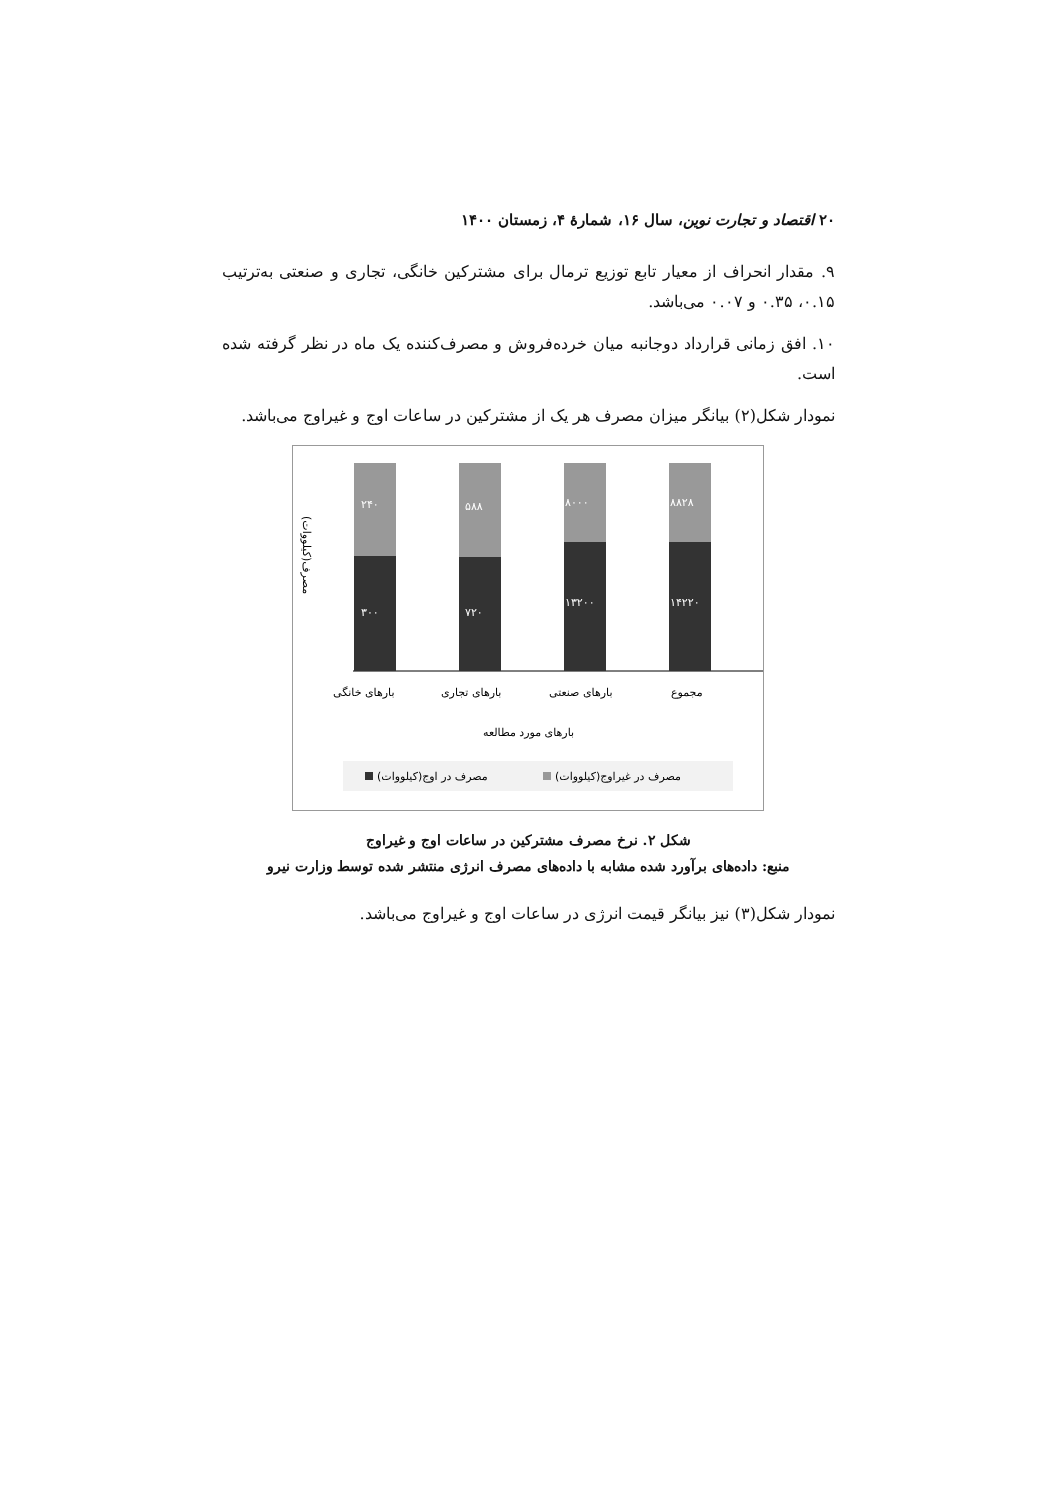۲۰ اقتصاد و تجارت نوین، سال ۱۶، شمارهٔ ۴، زمستان ۱۴۰۰
۹. مقدار انحراف از معیار تابع توزیع ترمال برای مشترکین خانگی، تجاری و صنعتی به‌ترتیب ۰.۱۵، ۰.۳۵ و ۰.۰۷ می‌باشد.
۱۰. افق زمانی قرارداد دوجانبه میان خرده‌فروش و مصرف‌کننده یک ماه در نظر گرفته شده است.
نمودار شکل(۲) بیانگر میزان مصرف هر یک از مشترکین در ساعات اوج و غیراوج می‌باشد.
۲۴۰
۳۰۰
۵۸۸
۷۲۰
۸۰۰۰
۱۳۲۰۰
۸۸۲۸
۱۴۲۲۰
بارهای خانگی
بارهای تجاری
بارهای صنعتی
مجموع
بارهای مورد مطالعه
مصرف(کیلووات)
مصرف در اوج(کیلووات)
مصرف در غیراوج(کیلووات)
شکل ۲. نرخ مصرف مشترکین در ساعات اوج و غیراوج
منبع: داده‌های برآورد شده مشابه با داده‌های مصرف انرژی منتشر شده توسط وزارت نیرو
نمودار شکل(۳) نیز بیانگر قیمت انرژی در ساعات اوج و غیراوج می‌باشد.